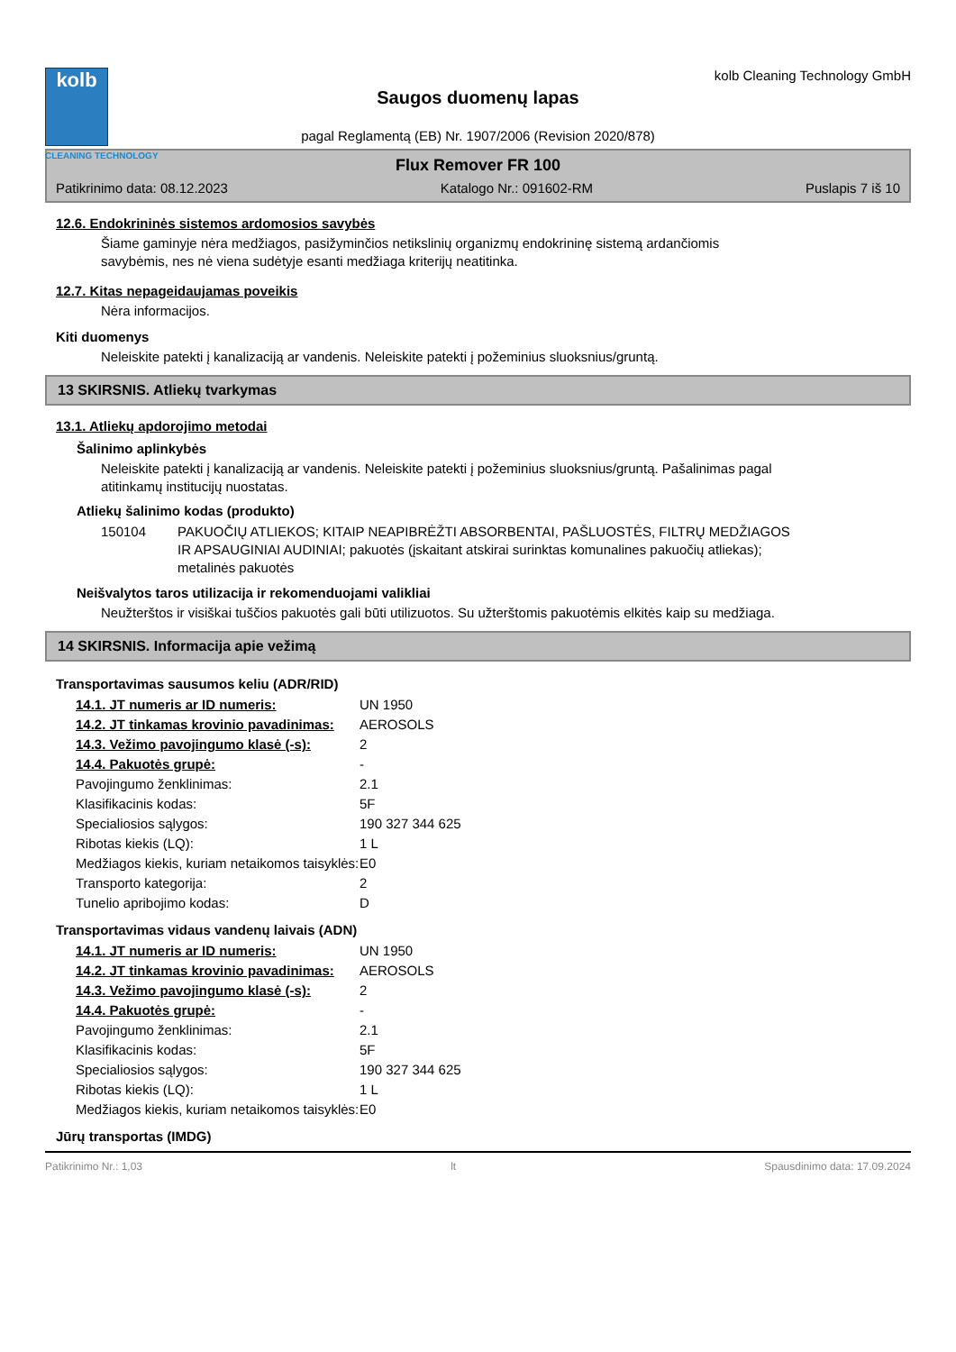kolb
CLEANING TECHNOLOGY
Saugos duomenų lapas
pagal Reglamentą (EB) Nr. 1907/2006 (Revision 2020/878)
kolb Cleaning Technology GmbH
Flux Remover FR 100
Patikrinimo data: 08.12.2023 Katalogo Nr.: 091602-RM Puslapis 7 iš 10
12.6. Endokrininės sistemos ardomosios savybės
Šiame gaminyje nėra medžiagos, pasižyminčios netikslinių organizmų endokrininę sistemą ardančiomis savybėmis, nes nė viena sudėtyje esanti medžiaga kriterijų neatitinka.
12.7. Kitas nepageidaujamas poveikis
Nėra informacijos.
Kiti duomenys
Neleiskite patekti į kanalizaciją ar vandenis. Neleiskite patekti į požeminius sluoksnius/gruntą.
13 SKIRSNIS. Atliekų tvarkymas
13.1. Atliekų apdorojimo metodai
Šalinimo aplinkybės
Neleiskite patekti į kanalizaciją ar vandenis. Neleiskite patekti į požeminius sluoksnius/gruntą. Pašalinimas pagal atitinkamų institucijų nuostatas.
Atliekų šalinimo kodas (produkto)
| 150104 | PAKUOČIŲ ATLIEKOS; KITAIP NEAPIBRĖŽTI ABSORBENTAI, PAŠLUOSTĖS, FILTRŲ MEDŽIAGOS IR APSAUGINIAI AUDINIAI; pakuotės (įskaitant atskirai surinktas komunalines pakuočių atliekas); metalinės pakuotės |
Neišvalytos taros utilizacija ir rekomenduojami valikliai
Neužterštos ir visiškai tuščios pakuotės gali būti utilizuotos. Su užterštomis pakuotėmis elkitės kaip su medžiaga.
14 SKIRSNIS. Informacija apie vežimą
Transportavimas sausumos keliu (ADR/RID)
| 14.1. JT numeris ar ID numeris: | UN 1950 |
| 14.2. JT tinkamas krovinio pavadinimas: | AEROSOLS |
| 14.3. Vežimo pavojingumo klasė (-s): | 2 |
| 14.4. Pakuotės grupė: | - |
| Pavojingumo ženklinimas: | 2.1 |
| Klasifikacinis kodas: | 5F |
| Specialiosios sąlygos: | 190 327 344 625 |
| Ribotas kiekis (LQ): | 1 L |
| Medžiagos kiekis, kuriam netaikomos taisyklės: | E0 |
| Transporto kategorija: | 2 |
| Tunelio apribojimo kodas: | D |
Transportavimas vidaus vandenų laivais (ADN)
| 14.1. JT numeris ar ID numeris: | UN 1950 |
| 14.2. JT tinkamas krovinio pavadinimas: | AEROSOLS |
| 14.3. Vežimo pavojingumo klasė (-s): | 2 |
| 14.4. Pakuotės grupė: | - |
| Pavojingumo ženklinimas: | 2.1 |
| Klasifikacinis kodas: | 5F |
| Specialiosios sąlygos: | 190 327 344 625 |
| Ribotas kiekis (LQ): | 1 L |
| Medžiagos kiekis, kuriam netaikomos taisyklės: | E0 |
Jūrų transportas (IMDG)
Patikrinimo Nr.: 1,03 lt Spausdinimo data: 17.09.2024